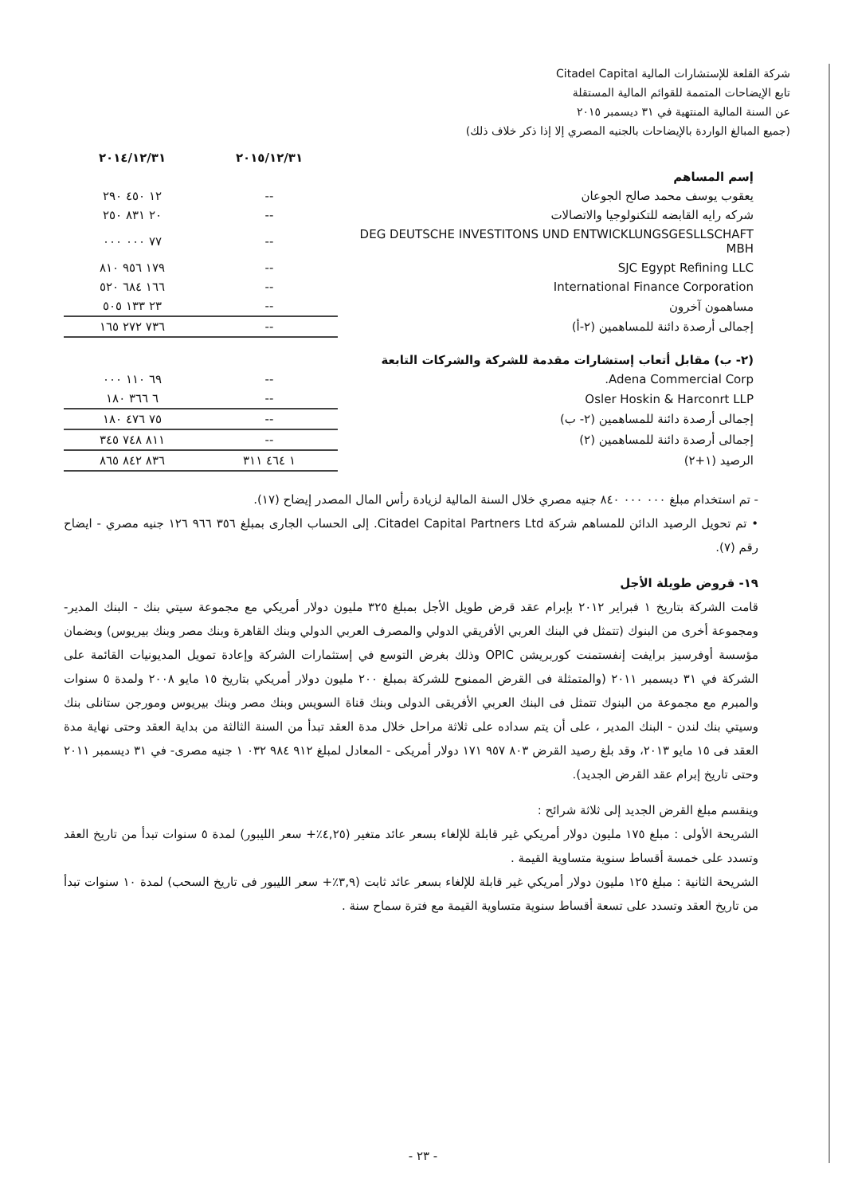شركة القلعة للإستشارات المالية Citadel Capital
تابع الإيضاحات المتممة للقوائم المالية المستقلة
عن السنة المالية المنتهية في ٣١ ديسمبر ٢٠١٥
(جميع المبالغ الواردة بالإيضاحات بالجنيه المصري إلا إذا ذكر خلاف ذلك)
| | ٢٠١٥/١٢/٣١ | ٢٠١٤/١٢/٣١ |
| --- | --- | --- |
| إسم المساهم | | |
| يعقوب يوسف محمد صالح الجوعان | -- | ١٢ ٤٥٠ ٢٩٠ |
| شركه رايه القابضه للتكنولوجيا والاتصالات | -- | ٢٠ ٨٣١ ٢٥٠ |
| DEG DEUTSCHE INVESTITONS UND ENTWICKLUNGSGESLLSCHAFT MBH | -- | ٧٧ ٠٠٠ ٠٠٠ |
| SJC Egypt Refining LLC | -- | ١٧٩ ٩٥٦ ٨١٠ |
| International Finance Corporation | -- | ١٦٦ ٦٨٤ ٥٢٠ |
| مساهمون آخرون | -- | ٢٣ ١٣٣ ٥٠٥ |
| إجمالى أرصدة دائنة للمساهمين (٢-أ) | -- | ٧٣٦ ٢٧٢ ١٦٥ |
| (٢- ب) مقابل أتعاب إستشارات مقدمة للشركة والشركات التابعة | | |
| Adena Commercial Corp. | -- | ٦٩ ١١٠ ٠٠٠ |
| Osler Hoskin & Harconrt LLP | -- | ٦ ٣٦٦ ١٨٠ |
| إجمالى أرصدة دائنة للمساهمين (٢- ب) | -- | ٧٥ ٤٧٦ ١٨٠ |
| إجمالى أرصدة دائنة للمساهمين (٢) | -- | ٨١١ ٧٤٨ ٣٤٥ |
| الرصيد (١+٢) | ١ ٤٦٤ ٣١١ | ٨٣٦ ٨٤٢ ٨٦٥ |
- تم استخدام مبلغ ٠٠٠ ٠٠٠ ٨٤٠ جنيه مصري خلال السنة المالية لزيادة رأس المال المصدر إيضاح (١٧).
• تم تحويل الرصيد الدائن للمساهم شركة Citadel Capital Partners Ltd. إلى الحساب الجارى بمبلغ ٣٥٦ ٩٦٦ ١٢٦ جنيه مصري - ايضاح رقم (٧).
١٩- قروض طويلة الأجل
قامت الشركة بتاريخ ١ فبراير ٢٠١٢ بإبرام عقد قرض طويل الأجل بمبلغ ٣٢٥ مليون دولار أمريكي مع مجموعة سيتي بنك - البنك المدير- ومجموعة أخرى من البنوك (تتمثل في البنك العربي الأفريقي الدولي والمصرف العربي الدولي وبنك القاهرة وبنك مصر وبنك بيريوس) وبضمان مؤسسة أوفرسيز برايفت إنفستمنت كوربريشن OPIC وذلك بغرض التوسع في إستثمارات الشركة وإعادة تمويل المديونيات القائمة على الشركة في ٣١ ديسمبر ٢٠١١ (والمتمثلة فى القرض الممنوح للشركة بمبلغ ٢٠٠ مليون دولار أمريكي بتاريخ ١٥ مايو ٢٠٠٨ ولمدة ٥ سنوات والمبرم مع مجموعة من البنوك تتمثل فى البنك العربي الأفريقى الدولى وبنك قناة السويس وبنك مصر وبنك بيريوس ومورجن ستانلى بنك وسيتي بنك لندن - البنك المدير ، على أن يتم سداده على ثلاثة مراحل خلال مدة العقد تبدأ من السنة الثالثة من بداية العقد وحتى نهاية مدة العقد فى ١٥ مايو ٢٠١٣، وقد بلغ رصيد القرض ٨٠٣ ٩٥٧ ١٧١ دولار أمريكى - المعادل لمبلغ ٩١٢ ٩٨٤ ٠٣٢ ١ جنيه مصرى- في ٣١ ديسمبر ٢٠١١ وحتى تاريخ إبرام عقد القرض الجديد).
وينقسم مبلغ القرض الجديد إلى ثلاثة شرائح :
الشريحة الأولى : مبلغ ١٧٥ مليون دولار أمريكي غير قابلة للإلغاء بسعر عائد متغير (٤,٢٥٪+ سعر الليبور) لمدة ٥ سنوات تبدأ من تاريخ العقد وتسدد على خمسة أقساط سنوية متساوية القيمة .
الشريحة الثانية : مبلغ ١٢٥ مليون دولار أمريكي غير قابلة للإلغاء بسعر عائد ثابت (٣,٩٪+ سعر الليبور فى تاريخ السحب) لمدة ١٠ سنوات تبدأ من تاريخ العقد وتسدد على تسعة أقساط سنوية متساوية القيمة مع فترة سماح سنة .
- ٢٣ -